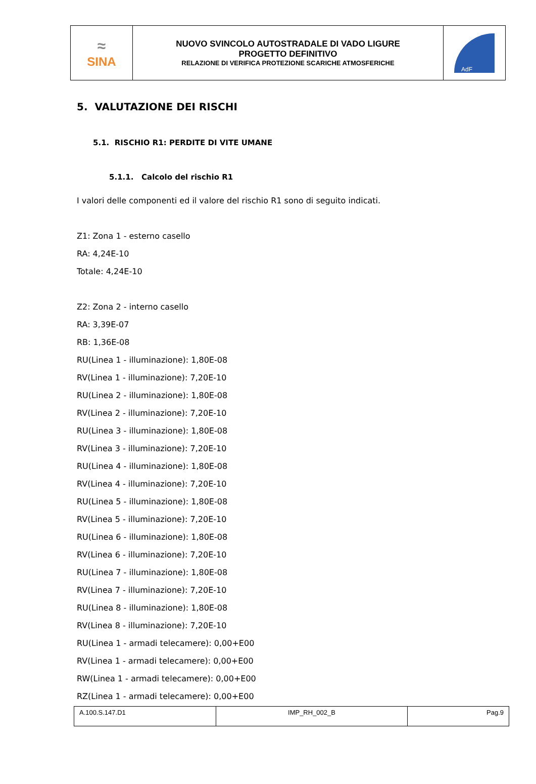| ≈ SINA | NUOVO SVINCOLO AUTOSTRADALE DI VADO LIGURE PROGETTO DEFINITIVO RELAZIONE DI VERIFICA PROTEZIONE SCARICHE ATMOSFERICHE | AdF |
5. VALUTAZIONE DEI RISCHI
5.1. RISCHIO R1: PERDITE DI VITE UMANE
5.1.1. Calcolo del rischio R1
I valori delle componenti ed il valore del rischio R1 sono di seguito indicati.
Z1: Zona 1 - esterno casello
RA: 4,24E-10
Totale: 4,24E-10
Z2: Zona 2 - interno casello
RA: 3,39E-07
RB: 1,36E-08
RU(Linea 1 - illuminazione): 1,80E-08
RV(Linea 1 - illuminazione): 7,20E-10
RU(Linea 2 - illuminazione): 1,80E-08
RV(Linea 2 - illuminazione): 7,20E-10
RU(Linea 3 - illuminazione): 1,80E-08
RV(Linea 3 - illuminazione): 7,20E-10
RU(Linea 4 - illuminazione): 1,80E-08
RV(Linea 4 - illuminazione): 7,20E-10
RU(Linea 5 - illuminazione): 1,80E-08
RV(Linea 5 - illuminazione): 7,20E-10
RU(Linea 6 - illuminazione): 1,80E-08
RV(Linea 6 - illuminazione): 7,20E-10
RU(Linea 7 - illuminazione): 1,80E-08
RV(Linea 7 - illuminazione): 7,20E-10
RU(Linea 8 - illuminazione): 1,80E-08
RV(Linea 8 - illuminazione): 7,20E-10
RU(Linea 1 - armadi telecamere): 0,00+E00
RV(Linea 1 - armadi telecamere): 0,00+E00
RW(Linea 1 - armadi telecamere): 0,00+E00
RZ(Linea 1 - armadi telecamere): 0,00+E00
| A.100.S.147.D1 | IMP_RH_002_B | Pag.9 |